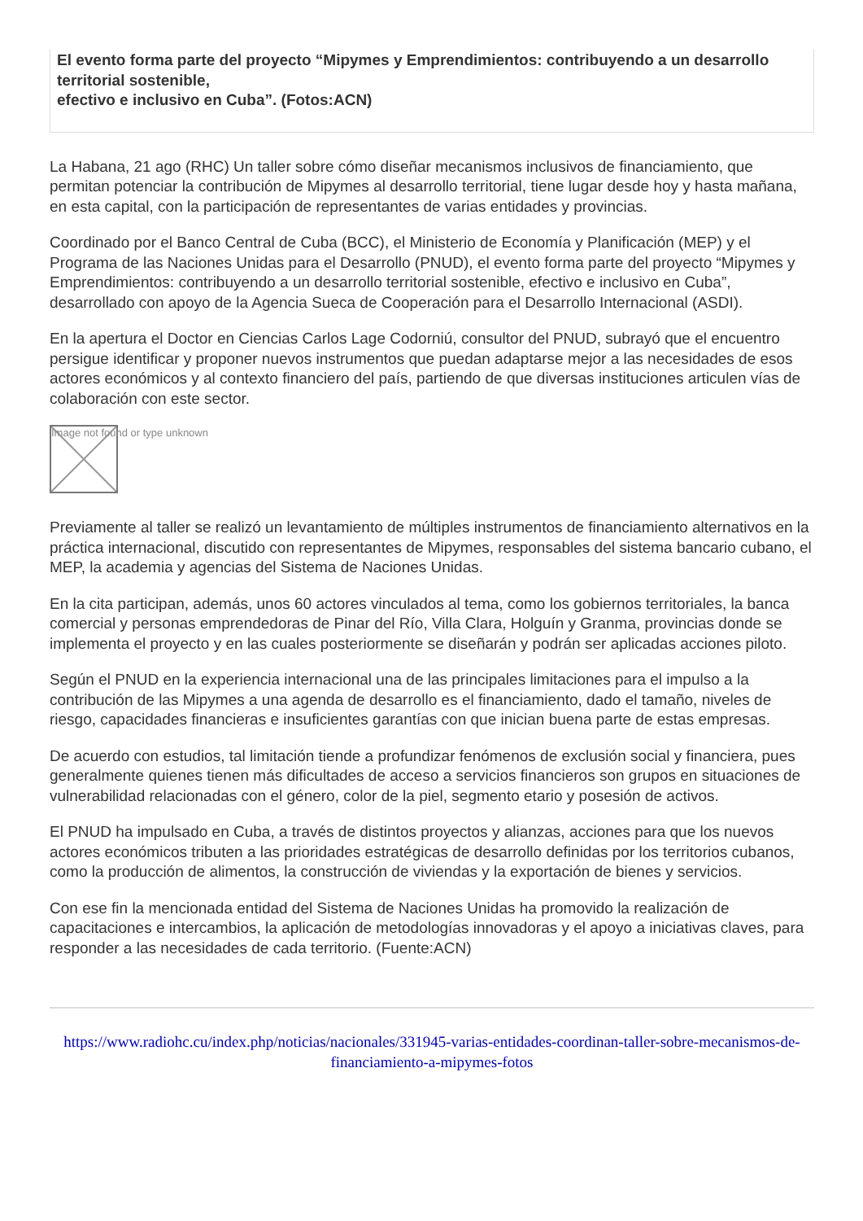El evento forma parte del proyecto “Mipymes y Emprendimientos: contribuyendo a un desarrollo territorial sostenible,
efectivo e inclusivo en Cuba”. (Fotos:ACN)
La Habana, 21 ago (RHC) Un taller sobre cómo diseñar mecanismos inclusivos de financiamiento, que permitan potenciar la contribución de Mipymes al desarrollo territorial, tiene lugar desde hoy y hasta mañana, en esta capital, con la participación de representantes de varias entidades y provincias.
Coordinado por el Banco Central de Cuba (BCC), el Ministerio de Economía y Planificación (MEP) y el Programa de las Naciones Unidas para el Desarrollo (PNUD), el evento forma parte del proyecto “Mipymes y Emprendimientos: contribuyendo a un desarrollo territorial sostenible, efectivo e inclusivo en Cuba”, desarrollado con apoyo de la Agencia Sueca de Cooperación para el Desarrollo Internacional (ASDI).
En la apertura el Doctor en Ciencias Carlos Lage Codorniú, consultor del PNUD, subrayó que el encuentro persigue identificar y proponer nuevos instrumentos que puedan adaptarse mejor a las necesidades de esos actores económicos y al contexto financiero del país, partiendo de que diversas instituciones articulen vías de colaboración con este sector.
Image not found or type unknown
Previamente al taller se realizó un levantamiento de múltiples instrumentos de financiamiento alternativos en la práctica internacional, discutido con representantes de Mipymes, responsables del sistema bancario cubano, el MEP, la academia y agencias del Sistema de Naciones Unidas.
En la cita participan, además, unos 60 actores vinculados al tema, como los gobiernos territoriales, la banca comercial y personas emprendedoras de Pinar del Río, Villa Clara, Holguín y Granma, provincias donde se implementa el proyecto y en las cuales posteriormente se diseñarán y podrán ser aplicadas acciones piloto.
Según el PNUD en la experiencia internacional una de las principales limitaciones para el impulso a la contribución de las Mipymes a una agenda de desarrollo es el financiamiento, dado el tamaño, niveles de riesgo, capacidades financieras e insuficientes garantías con que inician buena parte de estas empresas.
De acuerdo con estudios, tal limitación tiende a profundizar fenómenos de exclusión social y financiera, pues generalmente quienes tienen más dificultades de acceso a servicios financieros son grupos en situaciones de vulnerabilidad relacionadas con el género, color de la piel, segmento etario y posesión de activos.
El PNUD ha impulsado en Cuba, a través de distintos proyectos y alianzas, acciones para que los nuevos actores económicos tributen a las prioridades estratégicas de desarrollo definidas por los territorios cubanos, como la producción de alimentos, la construcción de viviendas y la exportación de bienes y servicios.
Con ese fin la mencionada entidad del Sistema de Naciones Unidas ha promovido la realización de capacitaciones e intercambios, la aplicación de metodologías innovadoras y el apoyo a iniciativas claves, para responder a las necesidades de cada territorio. (Fuente:ACN)
https://www.radiohc.cu/index.php/noticias/nacionales/331945-varias-entidades-coordinan-taller-sobre-mecanismos-de-financiamiento-a-mipymes-fotos